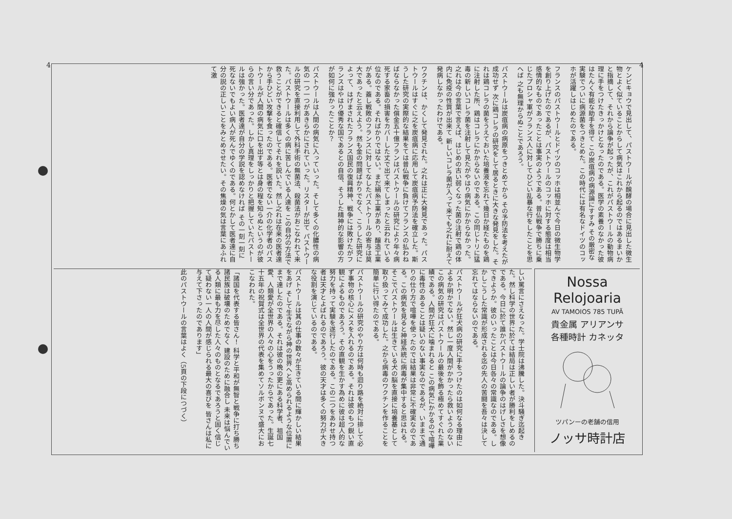4 4
ケンビキョウで見出して、パストウールが醗酵の場合に見出した微生物とよく似ていることからして病気はこれから起るのではあるまいかと指摘して、それから論争が起ったが、これがパストウールの動物病理に手をつけたきっかけとなったのである。医学の素養のなかった彼はたんく有能な助手を得て この炭疽病の病源論にすすみ その厳密な実験でついに病源菌をつきとめた。この時代には有名なドイツのコッホが活躍しはじめたのである。
フランスのパストウールとドイツのコッホは相並んで今日の微生物学を創り上げたのであるが、パストウールのコッホに対する態度は相当感情的なものであったことは事実のようである。普仏戦争で勝ちに乗じたプロシャ軍がフランス人に対してひどい乱暴な行をしたことを思へば 之も無理からぬことであろう。
パストウールは炭疽病の病原をつきとめてから その予防法を考えたが成功せず 次に鶏コレラの研究をして居るときに大きな発見をした。それは鶏コレラの菌をうえておいた培養液を忘れて幾日か経たものを鶏に注射した所、鶏はコレラにかからないのである。この同じトリに猛毒の新しいコレラ菌を注射して見たがやはり病気にかからなかった。之れは今の言葉で言えば、はじめの古い弱くなった菌の注射で鶏の体内に免疫の性質が出来て 新しいコレラ菌が入って来ても之れに耐えて発病しなかったわけである。
ワクチンは、かくして発見された。之れは正に大発見であった。パストウールはすぐに之を炭疽病に応用して炭疽病予防法を確立した。斯うした研究の実際的な結果をては普仏戦争に負けてフランスの払わねばならなかった償金五十億フランはパストウールの研究により年々病死する家畜の損害をカバーした丈で出て来てしまったと云われている位なのである。そればかりではない。まだ絹糸工業があり、醸造工業がある。蓋し戦敗のフランスに対してなしたパストウールの寄与は莫大であったと云えよう。然も金の問題ばかりでなく、こうした研究によって、はげまされたフランス国民の復興精神、戦争には敗けたがフランスはやはり優秀な国であるとの自信、そうした精神的な影響の方が如何に強かったことか？
パストウールは人間の病気に入っていった。そして多くの化膿性の病気の一つ一つがあきらかにされていった。リスターが出て パストウールの研究を直接利用して外科手術の無菌法、殺菌法がおこなわれて来た。パストウールは多くの病に苦しんでいる人達を この自分の方法で救うことができると確信してそれを説いた。然し之れは在来の医者達から手ひどい攻撃を食ったのである。医者でない一介の化学者のパストウールが人間の病気に口を出す等とは身の程を知らぬというのが彼らの言い分であった。しかし真理をしっかりと把握していたパストールは強かった。医者達が自分の学説を認めなければ その一刻一刻に 死なないでもよい病人が死んでゆくのである。何とかして医者達に自分の説の正しいことをみとめさせたい。その焦燥の気は言葉にあふれて激
しい罵言にさえなった。学士院は沸騰した。決斗騒ぎ迄起きた。然し科学の世界に於ては結局は正しい者が勝利をしめるのである。今日に於て誰かパストウールの論争のはげしさを想像できようか。彼のいったことは今日各々の常識なのである。しかしこうした常識が形成される迄の先人の苦闘を吾々は決して忘れてはならないのである。
パストウールが狂犬病の研究に手をつけたのは如何なる理由によるか明かでない。然し一度人間がかかったら救いようのないこの病気の研究はパストウールの最後を飾る極めてすぐれた業績である。人間が狂犬に噛まれると この病気にかかるので喧嘩に毒性のあることは疑いのない事実なのであるが、いままで通りの仕り方で喧嘩を使ったのでは結果は非常に不確実なのである。この病気を見ると神経系統に病毒が集中すると思はれる。そこでパストウールは生きている犬の脳を直接に培養基として取り扱ってみて成功した。之から病毒のワクチンを作ることを簡単に行い得たのである。
パストウールの研究のやり方は何時も迴り路を絶対に排して必ず事物の核心にメスを入れるのである。それは彼のもつ鋭い直観によるものであろう。その直観を生かす為めに彼は超人的な努力を持って実験を遂行したのである。この二つをあわせ持つ者は天才とよばれるのであろう。彼の天才は多くの努力が大きな役割を演じているのである。
パストウールは其の仕事の数々が生きている間に輝かしい結果をあげ そして生きながら神の世界へと高められるような位置にまで達したのである。それは彼の晩の更にある科学者、祖国愛、人類愛が全世界の人々の心をうったからであった。生誕七十五年の祝賀式は全世界の代表を集めてソルボンヌで盛大におこなわれた。
「諸国を代表する皆さん！ 科学と平和が無智と戦争に打ち勝ち 諸民族は破壊のためでなく 建設のために融合し 未来は悩んでいる人類に最も力を尽した人々のものとなるであろうと固く信じて疑わない一人の人間が感じられる最大の喜びを 皆さんは私に与えて下さったのであります」
此のパストウールの言葉はよく（5頁の下段につづく）
Nossa Relojoaria
AV TAMOIOS 785 TUPÃ
貴金属 アリアンサ
各種時計 カネッタ
ツパンーの老舗の信用
ノッサ時計店